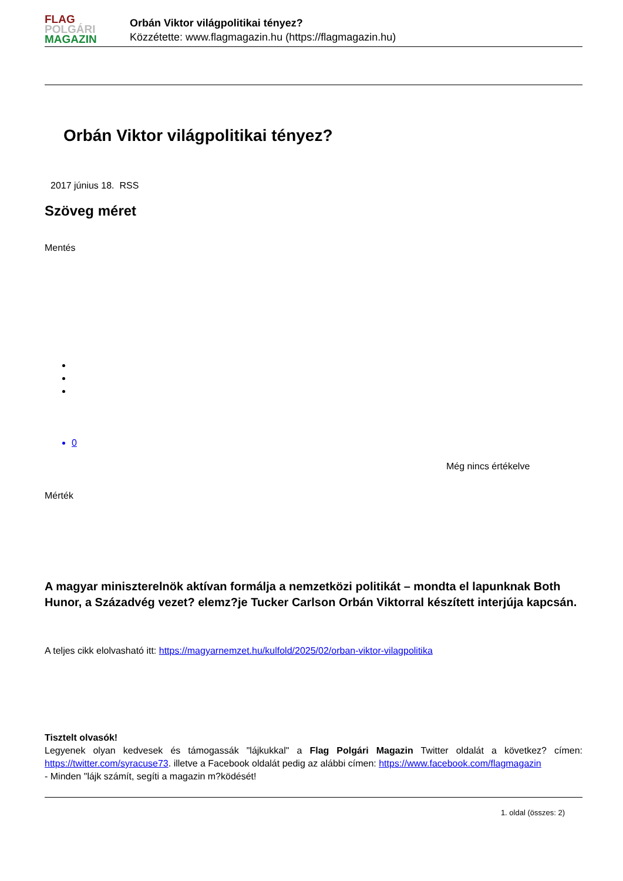FLAG
POLGÁRI
MAGAZIN
Orbán Viktor világpolitikai tényez?
Közzétette: www.flagmagazin.hu (https://flagmagazin.hu)
Orbán Viktor világpolitikai tényez?
2017 június 18. RSS
Szöveg méret
Mentés
0
Még nincs értékelve
Mérték
A magyar miniszterelnök aktívan formálja a nemzetközi politikát – mondta el lapunknak Both Hunor, a Századvég vezet? elemz?je Tucker Carlson Orbán Viktorral készített interjúja kapcsán.
A teljes cikk elolvasható itt: https://magyarnemzet.hu/kulfold/2025/02/orban-viktor-vilagpolitika
Tisztelt olvasók!
Legyenek olyan kedvesek és támogassák "lájkukkal" a Flag Polgári Magazin Twitter oldalát a következ? címen: https://twitter.com/syracuse73. illetve a Facebook oldalát pedig az alábbi címen: https://www.facebook.com/flagmagazin
- Minden "lájk számít, segíti a magazin m?ködését!
1. oldal (összes: 2)